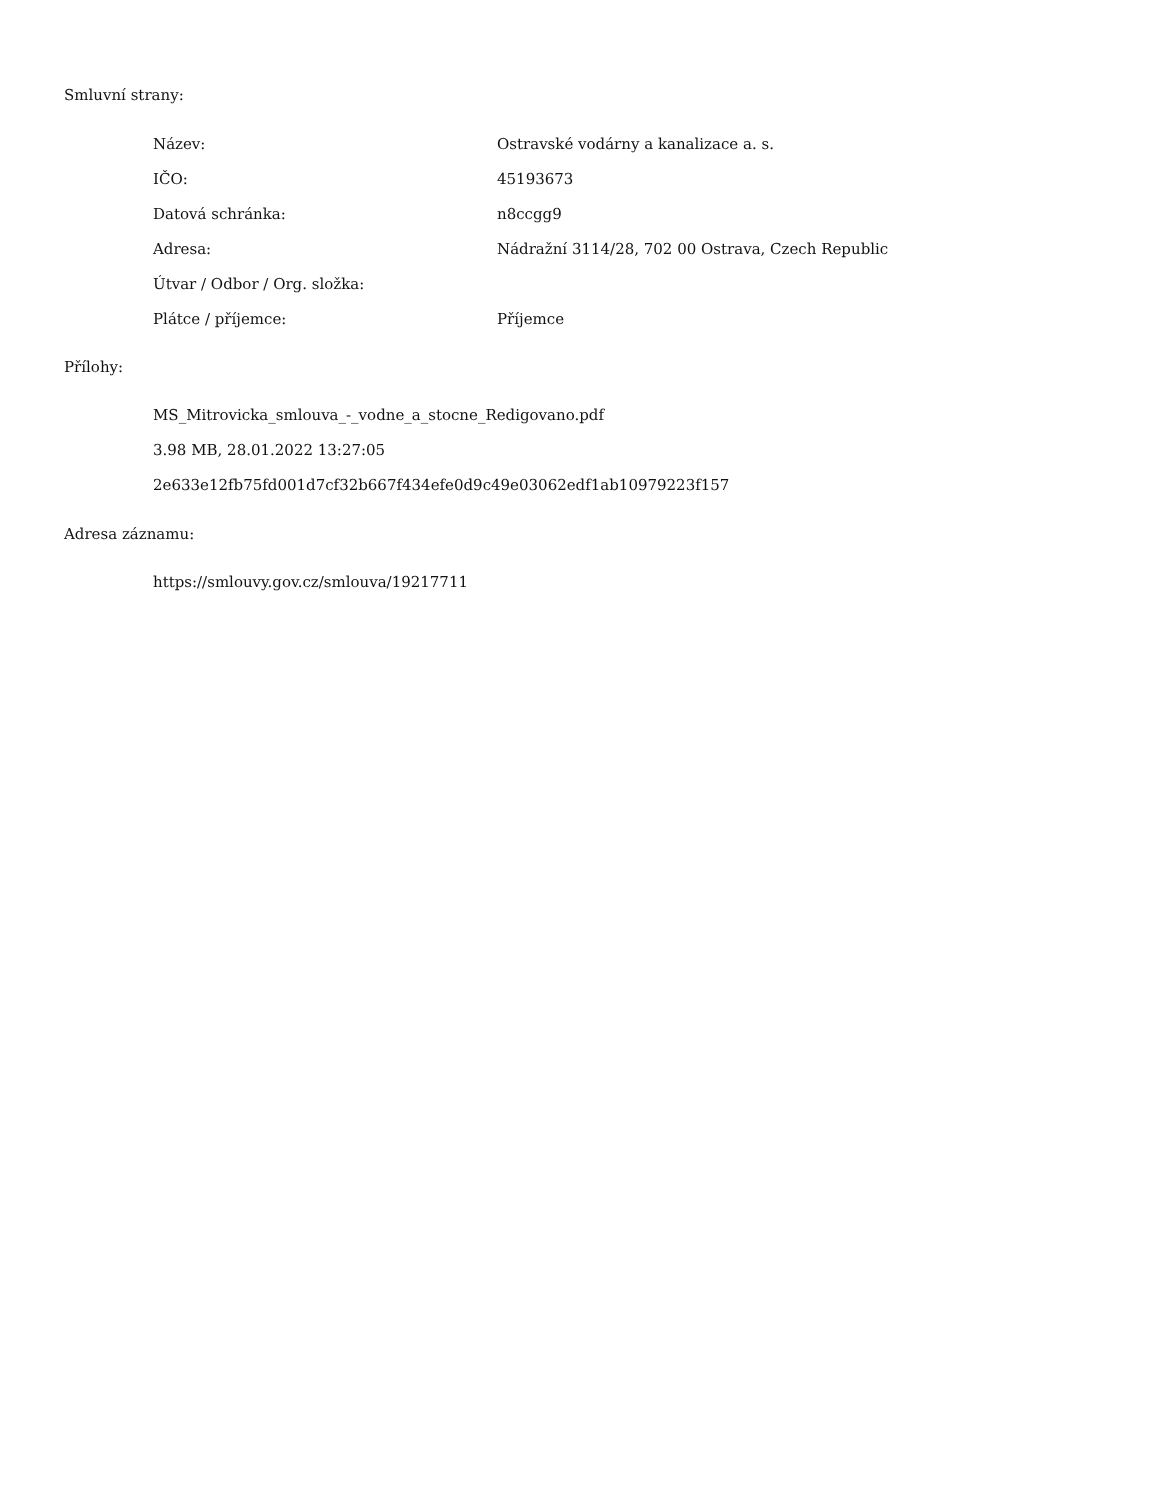Smluvní strany:
| Název: | Ostravské vodárny a kanalizace a. s. |
| IČO: | 45193673 |
| Datová schránka: | n8ccgg9 |
| Adresa: | Nádražní 3114/28, 702 00 Ostrava, Czech Republic |
| Útvar / Odbor / Org. složka: | |
| Plátce / příjemce: | Příjemce |
Přílohy:
MS_Mitrovicka_smlouva_-_vodne_a_stocne_Redigovano.pdf
3.98 MB, 28.01.2022 13:27:05
2e633e12fb75fd001d7cf32b667f434efe0d9c49e03062edf1ab10979223f157
Adresa záznamu:
https://smlouvy.gov.cz/smlouva/19217711